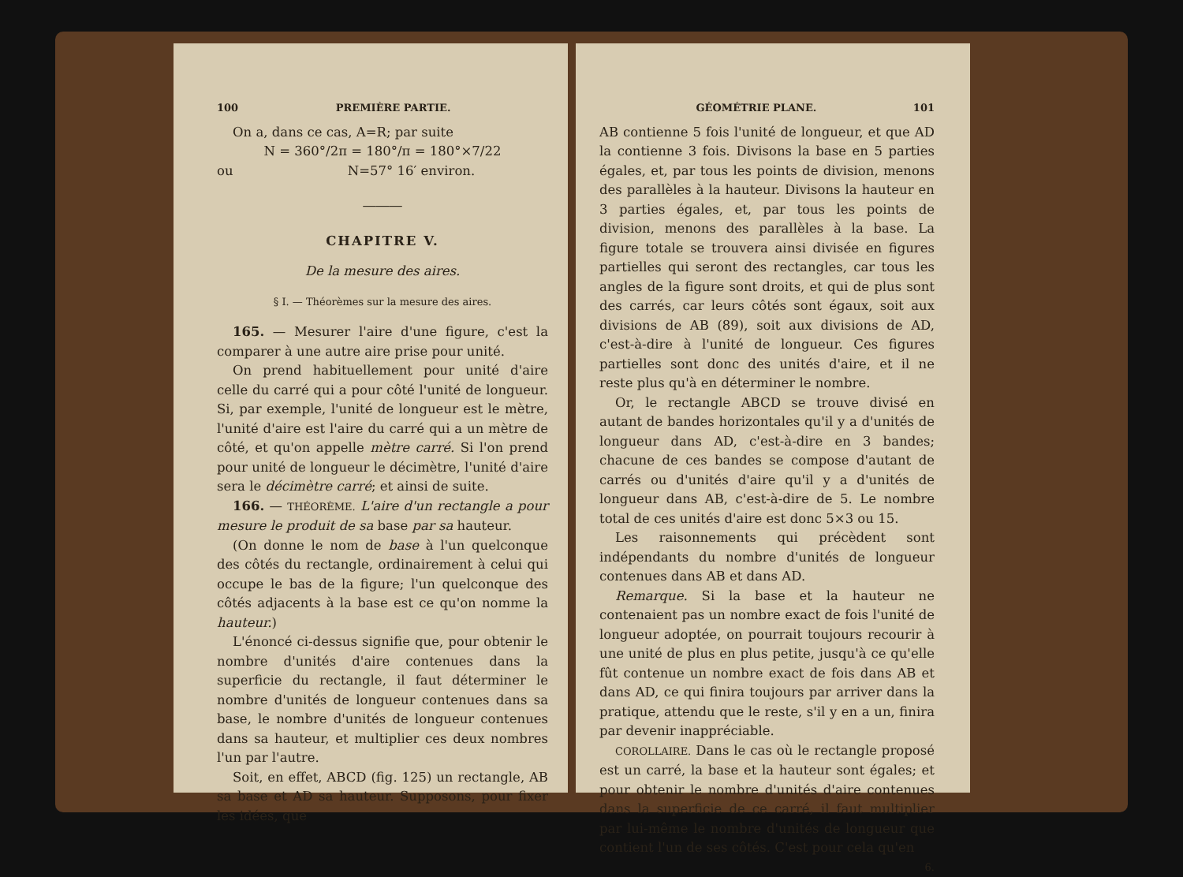100 PREMIÈRE PARTIE.
On a, dans ce cas, A=R; par suite
N = 360°/2π = 180°/π = 180°×7/22
ou N=57° 16′ environ.
―――
CHAPITRE V.
De la mesure des aires.
§ I. — Théorèmes sur la mesure des aires.
165. — Mesurer l'aire d'une figure, c'est la comparer à une autre aire prise pour unité.
On prend habituellement pour unité d'aire celle du carré qui a pour côté l'unité de longueur. Si, par exemple, l'unité de longueur est le mètre, l'unité d'aire est l'aire du carré qui a un mètre de côté, et qu'on appelle mètre carré. Si l'on prend pour unité de longueur le décimètre, l'unité d'aire sera le décimètre carré; et ainsi de suite.
166. — THÉORÈME. L'aire d'un rectangle a pour mesure le produit de sa base par sa hauteur.
(On donne le nom de base à l'un quelconque des côtés du rectangle, ordinairement à celui qui occupe le bas de la figure; l'un quelconque des côtés adjacents à la base est ce qu'on nomme la hauteur.)
L'énoncé ci-dessus signifie que, pour obtenir le nombre d'unités d'aire contenues dans la superficie du rectangle, il faut déterminer le nombre d'unités de longueur contenues dans sa base, le nombre d'unités de longueur contenues dans sa hauteur, et multiplier ces deux nombres l'un par l'autre.
Soit, en effet, ABCD (fig. 125) un rectangle, AB sa base et AD sa hauteur. Supposons, pour fixer les idées, que
GÉOMÉTRIE PLANE. 101
AB contienne 5 fois l'unité de longueur, et que AD la contienne 3 fois. Divisons la base en 5 parties égales, et, par tous les points de division, menons des parallèles à la hauteur. Divisons la hauteur en 3 parties égales, et, par tous les points de division, menons des parallèles à la base. La figure totale se trouvera ainsi divisée en figures partielles qui seront des rectangles, car tous les angles de la figure sont droits, et qui de plus sont des carrés, car leurs côtés sont égaux, soit aux divisions de AB (89), soit aux divisions de AD, c'est-à-dire à l'unité de longueur. Ces figures partielles sont donc des unités d'aire, et il ne reste plus qu'à en déterminer le nombre.
Or, le rectangle ABCD se trouve divisé en autant de bandes horizontales qu'il y a d'unités de longueur dans AD, c'est-à-dire en 3 bandes; chacune de ces bandes se compose d'autant de carrés ou d'unités d'aire qu'il y a d'unités de longueur dans AB, c'est-à-dire de 5. Le nombre total de ces unités d'aire est donc 5×3 ou 15.
Les raisonnements qui précèdent sont indépendants du nombre d'unités de longueur contenues dans AB et dans AD.
Remarque. Si la base et la hauteur ne contenaient pas un nombre exact de fois l'unité de longueur adoptée, on pourrait toujours recourir à une unité de plus en plus petite, jusqu'à ce qu'elle fût contenue un nombre exact de fois dans AB et dans AD, ce qui finira toujours par arriver dans la pratique, attendu que le reste, s'il y en a un, finira par devenir inappréciable.
COROLLAIRE. Dans le cas où le rectangle proposé est un carré, la base et la hauteur sont égales; et pour obtenir le nombre d'unités d'aire contenues dans la superficie de ce carré, il faut multiplier par lui-même le nombre d'unités de longueur que contient l'un de ses côtés. C'est pour cela qu'en
6.